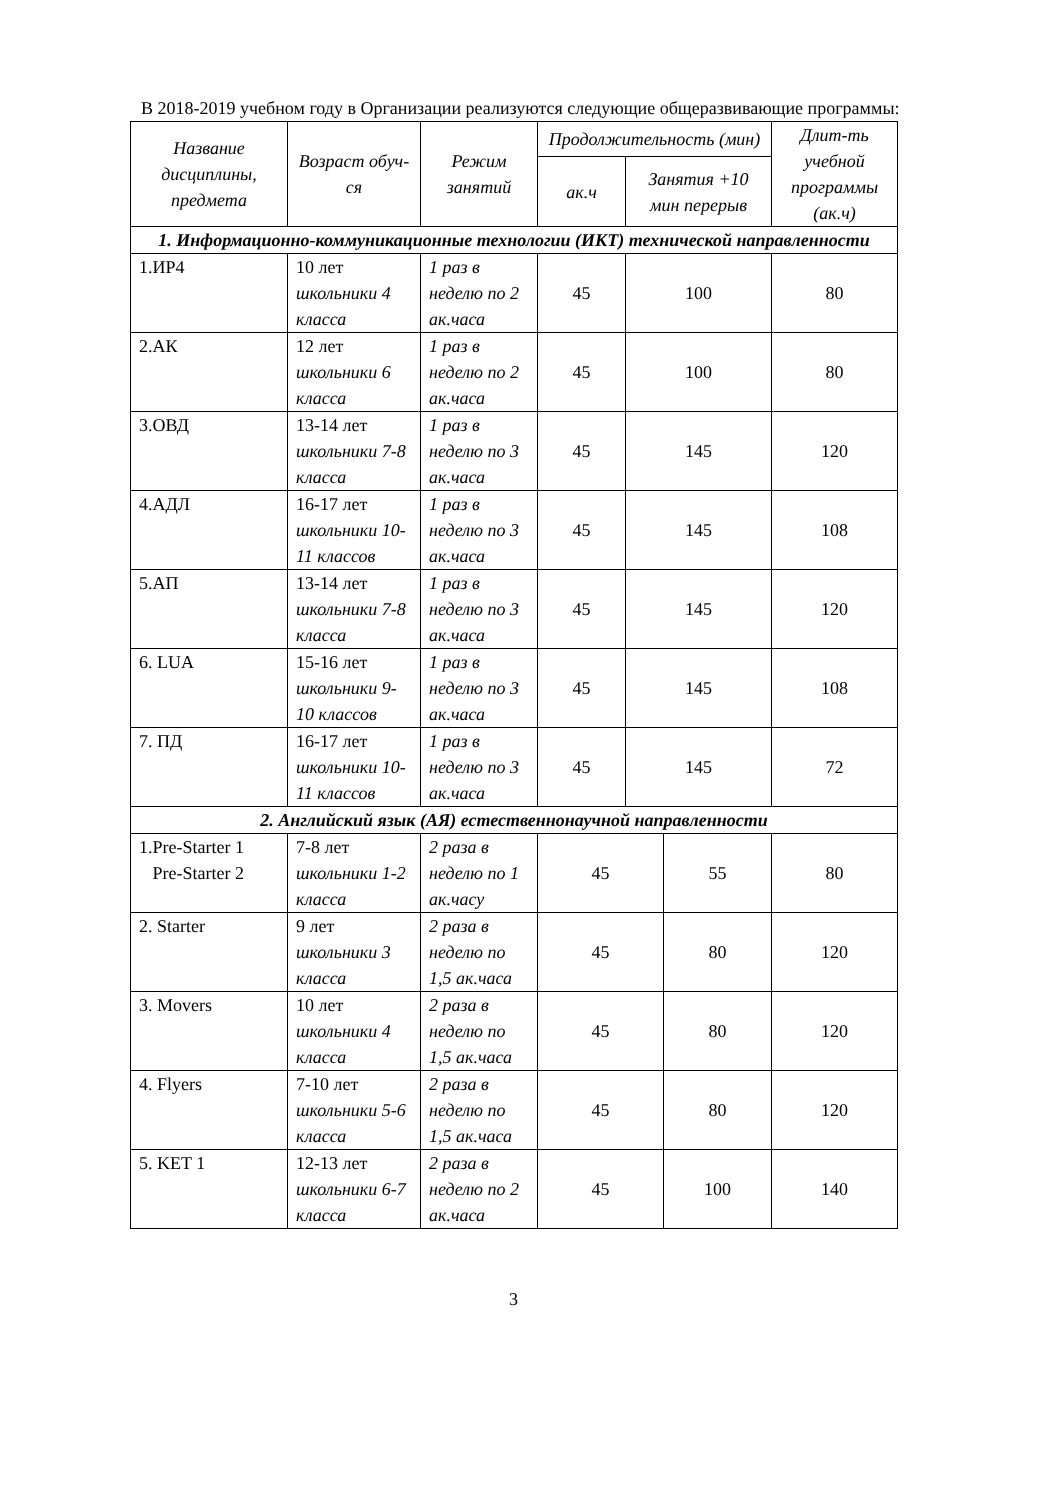В 2018-2019 учебном году в Организации реализуются следующие общеразвивающие программы:
| Название дисциплины, предмета | Возраст обуч-ся | Режим занятий | Продолжительность (мин) | | | Длит-ть учебной программы (ак.ч) |
| --- | --- | --- | --- | --- | --- | --- |
| | | | ак.ч | Занятия +10 мин перерыв | | |
| 1. Информационно-коммуникационные технологии (ИКТ) технической направленности | | | | | | |
| 1.ИР4 | 10 лет школьники 4 класса | 1 раз в неделю по 2 ак.часа | 45 | 100 | | 80 |
| 2.АК | 12 лет школьники 6 класса | 1 раз в неделю по 2 ак.часа | 45 | 100 | | 80 |
| 3.ОВД | 13-14 лет школьники 7-8 класса | 1 раз в неделю по 3 ак.часа | 45 | 145 | | 120 |
| 4.АДЛ | 16-17 лет школьники 10-11 классов | 1 раз в неделю по 3 ак.часа | 45 | 145 | | 108 |
| 5.АП | 13-14 лет школьники 7-8 класса | 1 раз в неделю по 3 ак.часа | 45 | 145 | | 120 |
| 6. LUA | 15-16 лет школьники 9-10 классов | 1 раз в неделю по 3 ак.часа | 45 | 145 | | 108 |
| 7. ПД | 16-17 лет школьники 10-11 классов | 1 раз в неделю по 3 ак.часа | 45 | 145 | | 72 |
| 2. Английский язык (АЯ) естественнонаучной направленности | | | | | | |
| 1.Pre-Starter 1 Pre-Starter 2 | 7-8 лет школьники 1-2 класса | 2 раза в неделю по 1 ак.часу | 45 | | 55 | 80 |
| 2. Starter | 9 лет школьники 3 класса | 2 раза в неделю по 1,5 ак.часа | 45 | | 80 | 120 |
| 3. Movers | 10 лет школьники 4 класса | 2 раза в неделю по 1,5 ак.часа | 45 | | 80 | 120 |
| 4. Flyers | 7-10 лет школьники 5-6 класса | 2 раза в неделю по 1,5 ак.часа | 45 | | 80 | 120 |
| 5. KET 1 | 12-13 лет школьники 6-7 класса | 2 раза в неделю по 2 ак.часа | 45 | | 100 | 140 |
3